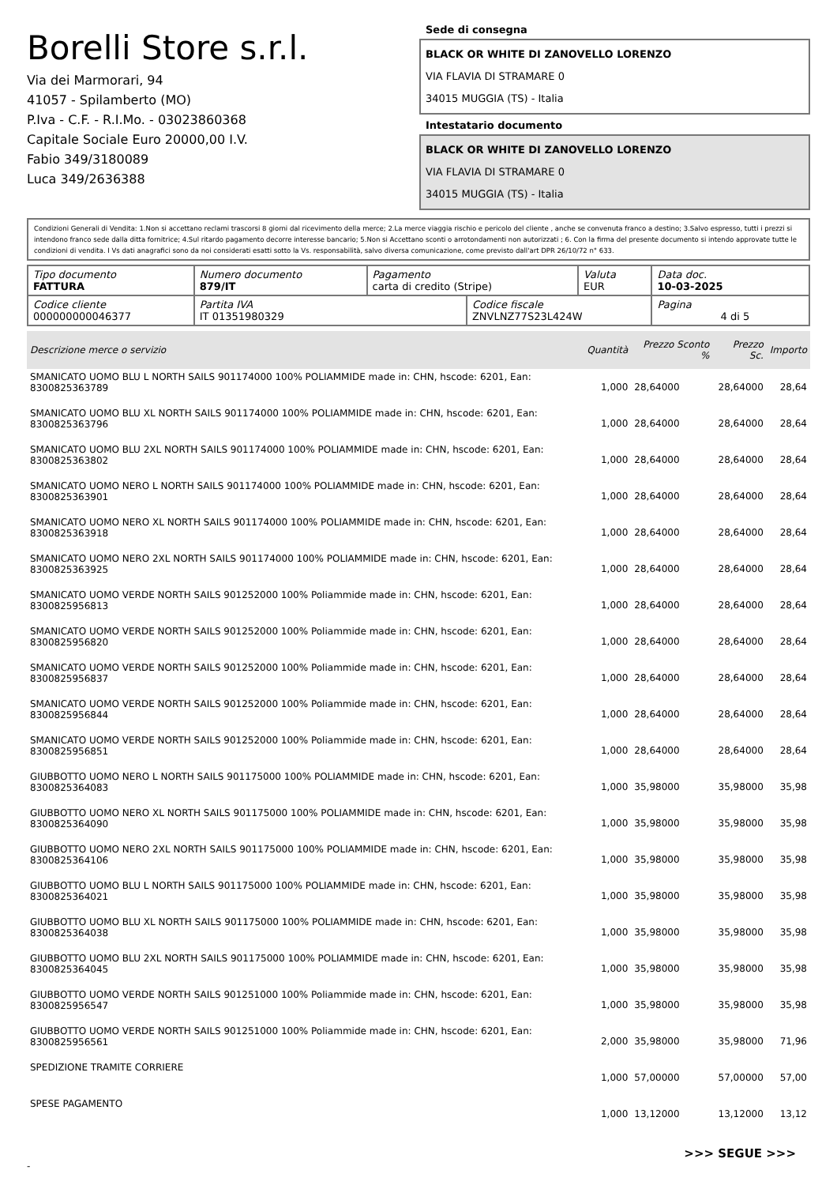Borelli Store s.r.l.
Via dei Marmorari, 94
41057 - Spilamberto (MO)
P.Iva - C.F. - R.I.Mo. - 03023860368
Capitale Sociale Euro 20000,00 I.V.
Fabio 349/3180089
Luca 349/2636388
Sede di consegna
BLACK OR WHITE DI ZANOVELLO LORENZO
VIA FLAVIA DI STRAMARE 0
34015 MUGGIA (TS) - Italia
Intestatario documento
BLACK OR WHITE DI ZANOVELLO LORENZO
VIA FLAVIA DI STRAMARE 0
34015 MUGGIA (TS) - Italia
Condizioni Generali di Vendita: 1.Non si accettano reclami trascorsi 8 giorni dal ricevimento della merce; 2.La merce viaggia rischio e pericolo del cliente , anche se convenuta franco a destino; 3.Salvo espresso, tutti i prezzi si intendono franco sede dalla ditta fornitrice; 4.Sul ritardo pagamento decorre interesse bancario; 5.Non si Accettano sconti o arrotondamenti non autorizzati ; 6. Con la firma del presente documento si intendo approvate tutte le condizioni di vendita. I Vs dati anagrafici sono da noi considerati esatti sotto la Vs. responsabilità, salvo diversa comunicazione, come previsto dall'art DPR 26/10/72 n° 633.
| Tipo documento FATTURA | Numero documento 879/IT | Pagamento carta di credito (Stripe) | | Valuta EUR | Data doc. 10-03-2025 |
| Codice cliente 000000000046377 | Partita IVA IT 01351980329 | | Codice fiscale ZNVLNZ77S23L424W | | Pagina 4 di 5 |
| Descrizione merce o servizio | Quantità | Prezzo Sconto % | Prezzo Sc. | Importo |
| --- | --- | --- | --- | --- |
| SMANICATO UOMO BLU L NORTH SAILS 901174000 100% POLIAMMIDE made in: CHN, hscode: 6201, Ean: 8300825363789 | 1,000 | 28,64000 | 28,64000 | 28,64 |
| SMANICATO UOMO BLU XL NORTH SAILS 901174000 100% POLIAMMIDE made in: CHN, hscode: 6201, Ean: 8300825363796 | 1,000 | 28,64000 | 28,64000 | 28,64 |
| SMANICATO UOMO BLU 2XL NORTH SAILS 901174000 100% POLIAMMIDE made in: CHN, hscode: 6201, Ean: 8300825363802 | 1,000 | 28,64000 | 28,64000 | 28,64 |
| SMANICATO UOMO NERO L NORTH SAILS 901174000 100% POLIAMMIDE made in: CHN, hscode: 6201, Ean: 8300825363901 | 1,000 | 28,64000 | 28,64000 | 28,64 |
| SMANICATO UOMO NERO XL NORTH SAILS 901174000 100% POLIAMMIDE made in: CHN, hscode: 6201, Ean: 8300825363918 | 1,000 | 28,64000 | 28,64000 | 28,64 |
| SMANICATO UOMO NERO 2XL NORTH SAILS 901174000 100% POLIAMMIDE made in: CHN, hscode: 6201, Ean: 8300825363925 | 1,000 | 28,64000 | 28,64000 | 28,64 |
| SMANICATO UOMO VERDE NORTH SAILS 901252000 100% Poliammide made in: CHN, hscode: 6201, Ean: 8300825956813 | 1,000 | 28,64000 | 28,64000 | 28,64 |
| SMANICATO UOMO VERDE NORTH SAILS 901252000 100% Poliammide made in: CHN, hscode: 6201, Ean: 8300825956820 | 1,000 | 28,64000 | 28,64000 | 28,64 |
| SMANICATO UOMO VERDE NORTH SAILS 901252000 100% Poliammide made in: CHN, hscode: 6201, Ean: 8300825956837 | 1,000 | 28,64000 | 28,64000 | 28,64 |
| SMANICATO UOMO VERDE NORTH SAILS 901252000 100% Poliammide made in: CHN, hscode: 6201, Ean: 8300825956844 | 1,000 | 28,64000 | 28,64000 | 28,64 |
| SMANICATO UOMO VERDE NORTH SAILS 901252000 100% Poliammide made in: CHN, hscode: 6201, Ean: 8300825956851 | 1,000 | 28,64000 | 28,64000 | 28,64 |
| GIUBBOTTO UOMO NERO L NORTH SAILS 901175000 100% POLIAMMIDE made in: CHN, hscode: 6201, Ean: 8300825364083 | 1,000 | 35,98000 | 35,98000 | 35,98 |
| GIUBBOTTO UOMO NERO XL NORTH SAILS 901175000 100% POLIAMMIDE made in: CHN, hscode: 6201, Ean: 8300825364090 | 1,000 | 35,98000 | 35,98000 | 35,98 |
| GIUBBOTTO UOMO NERO 2XL NORTH SAILS 901175000 100% POLIAMMIDE made in: CHN, hscode: 6201, Ean: 8300825364106 | 1,000 | 35,98000 | 35,98000 | 35,98 |
| GIUBBOTTO UOMO BLU L NORTH SAILS 901175000 100% POLIAMMIDE made in: CHN, hscode: 6201, Ean: 8300825364021 | 1,000 | 35,98000 | 35,98000 | 35,98 |
| GIUBBOTTO UOMO BLU XL NORTH SAILS 901175000 100% POLIAMMIDE made in: CHN, hscode: 6201, Ean: 8300825364038 | 1,000 | 35,98000 | 35,98000 | 35,98 |
| GIUBBOTTO UOMO BLU 2XL NORTH SAILS 901175000 100% POLIAMMIDE made in: CHN, hscode: 6201, Ean: 8300825364045 | 1,000 | 35,98000 | 35,98000 | 35,98 |
| GIUBBOTTO UOMO VERDE NORTH SAILS 901251000 100% Poliammide made in: CHN, hscode: 6201, Ean: 8300825956547 | 1,000 | 35,98000 | 35,98000 | 35,98 |
| GIUBBOTTO UOMO VERDE NORTH SAILS 901251000 100% Poliammide made in: CHN, hscode: 6201, Ean: 8300825956561 | 2,000 | 35,98000 | 35,98000 | 71,96 |
| SPEDIZIONE TRAMITE CORRIERE | 1,000 | 57,00000 | 57,00000 | 57,00 |
| SPESE PAGAMENTO | 1,000 | 13,12000 | 13,12000 | 13,12 |
>>> SEGUE >>>
-